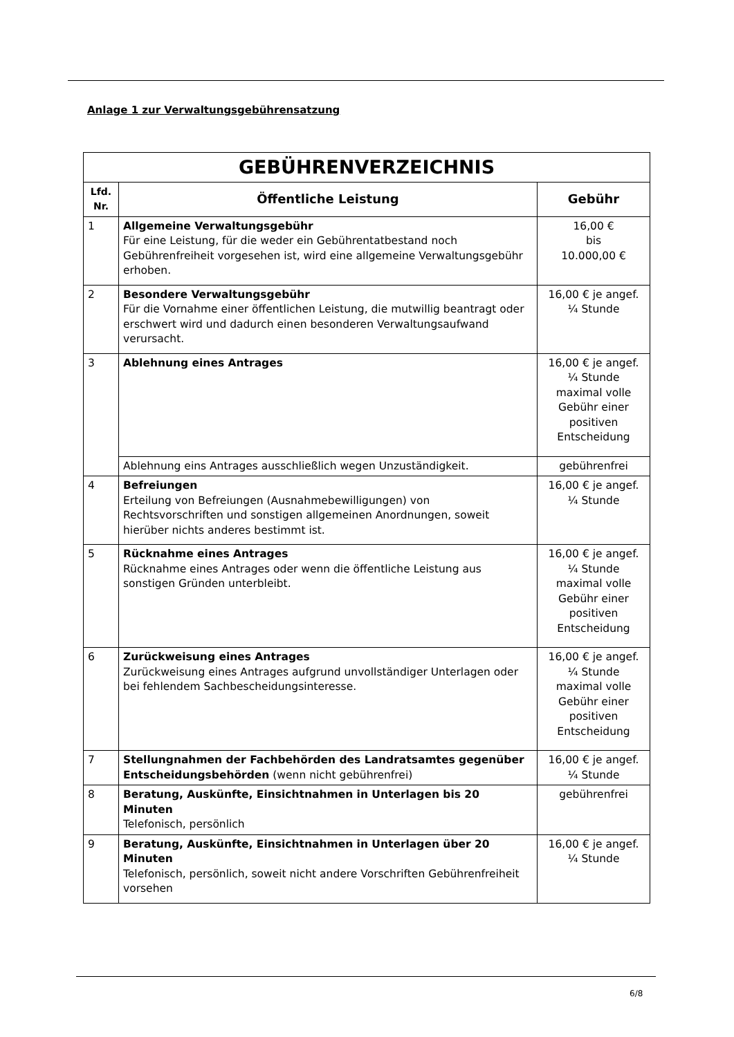Anlage 1 zur Verwaltungsgebührensatzung
| GEBÜHRENVERZEICHNIS | | |
| --- | --- | --- |
| Lfd. Nr. | Öffentliche Leistung | Gebühr |
| 1 | Allgemeine Verwaltungsgebühr Für eine Leistung, für die weder ein Gebührentatbestand noch Gebührenfreiheit vorgesehen ist, wird eine allgemeine Verwaltungsgebühr erhoben. | 16,00 € bis 10.000,00 € |
| 2 | Besondere Verwaltungsgebühr Für die Vornahme einer öffentlichen Leistung, die mutwillig beantragt oder erschwert wird und dadurch einen besonderen Verwaltungsaufwand verursacht. | 16,00 € je angef. ¼ Stunde |
| 3 | Ablehnung eines Antrages | 16,00 € je angef. ¼ Stunde maximal volle Gebühr einer positiven Entscheidung |
| | Ablehnung eins Antrages ausschließlich wegen Unzuständigkeit. | gebührenfrei |
| 4 | Befreiungen Erteilung von Befreiungen (Ausnahmebewilligungen) von Rechtsvorschriften und sonstigen allgemeinen Anordnungen, soweit hierüber nichts anderes bestimmt ist. | 16,00 € je angef. ¼ Stunde |
| 5 | Rücknahme eines Antrages Rücknahme eines Antrages oder wenn die öffentliche Leistung aus sonstigen Gründen unterbleibt. | 16,00 € je angef. ¼ Stunde maximal volle Gebühr einer positiven Entscheidung |
| 6 | Zurückweisung eines Antrages Zurückweisung eines Antrages aufgrund unvollständiger Unterlagen oder bei fehlendem Sachbescheidungsinteresse. | 16,00 € je angef. ¼ Stunde maximal volle Gebühr einer positiven Entscheidung |
| 7 | Stellungnahmen der Fachbehörden des Landratsamtes gegenüber Entscheidungsbehörden (wenn nicht gebührenfrei) | 16,00 € je angef. ¼ Stunde |
| 8 | Beratung, Auskünfte, Einsichtnahmen in Unterlagen bis 20 Minuten Telefonisch, persönlich | gebührenfrei |
| 9 | Beratung, Auskünfte, Einsichtnahmen in Unterlagen über 20 Minuten Telefonisch, persönlich, soweit nicht andere Vorschriften Gebührenfreiheit vorsehen | 16,00 € je angef. ¼ Stunde |
6/8